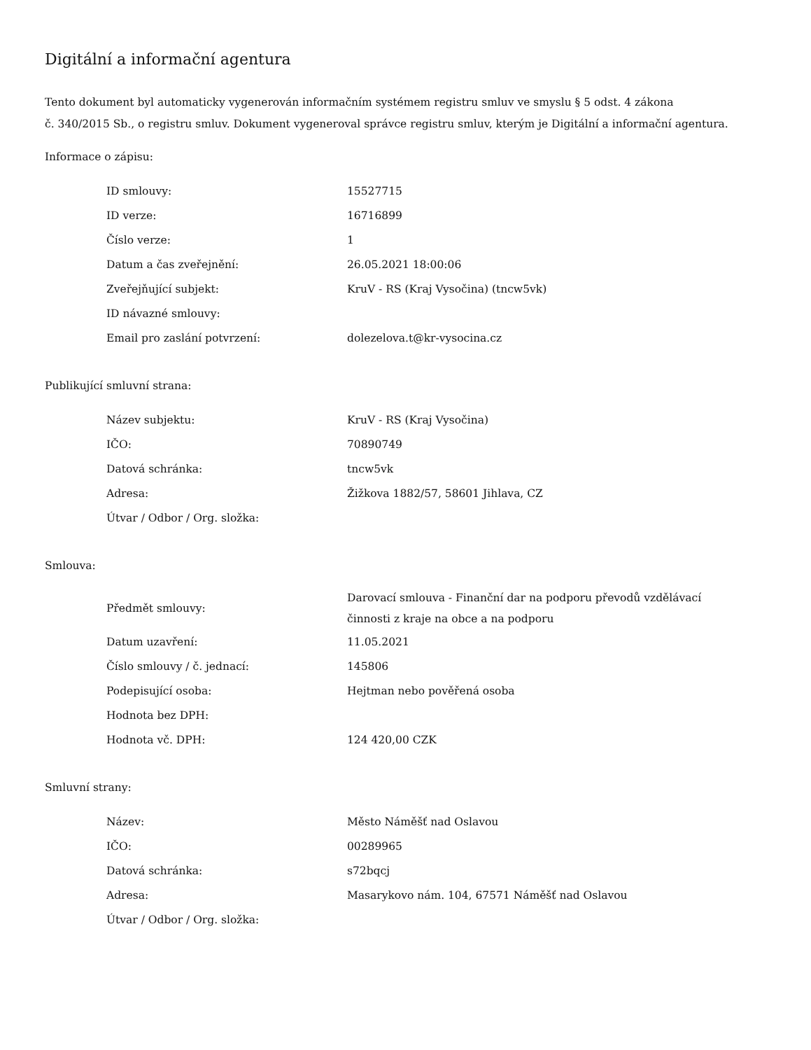Digitální a informační agentura
Tento dokument byl automaticky vygenerován informačním systémem registru smluv ve smyslu § 5 odst. 4 zákona
č. 340/2015 Sb., o registru smluv. Dokument vygeneroval správce registru smluv, kterým je Digitální a informační agentura.
Informace o zápisu:
| ID smlouvy: | 15527715 |
| ID verze: | 16716899 |
| Číslo verze: | 1 |
| Datum a čas zveřejnění: | 26.05.2021 18:00:06 |
| Zveřejňující subjekt: | KruV - RS (Kraj Vysočina) (tncw5vk) |
| ID návazné smlouvy: | |
| Email pro zaslání potvrzení: | dolezelova.t@kr-vysocina.cz |
Publikující smluvní strana:
| Název subjektu: | KruV - RS (Kraj Vysočina) |
| IČO: | 70890749 |
| Datová schránka: | tncw5vk |
| Adresa: | Žižkova 1882/57, 58601 Jihlava, CZ |
| Útvar / Odbor / Org. složka: | |
Smlouva:
| Předmět smlouvy: | Darovací smlouva - Finanční dar na podporu převodů vzdělávací činnosti z kraje na obce a na podporu |
| Datum uzavření: | 11.05.2021 |
| Číslo smlouvy / č. jednací: | 145806 |
| Podepisující osoba: | Hejtman nebo pověřená osoba |
| Hodnota bez DPH: | |
| Hodnota vč. DPH: | 124 420,00 CZK |
Smluvní strany:
| Název: | Město Náměšť nad Oslavou |
| IČO: | 00289965 |
| Datová schránka: | s72bqcj |
| Adresa: | Masarykovo nám. 104, 67571 Náměšť nad Oslavou |
| Útvar / Odbor / Org. složka: | |